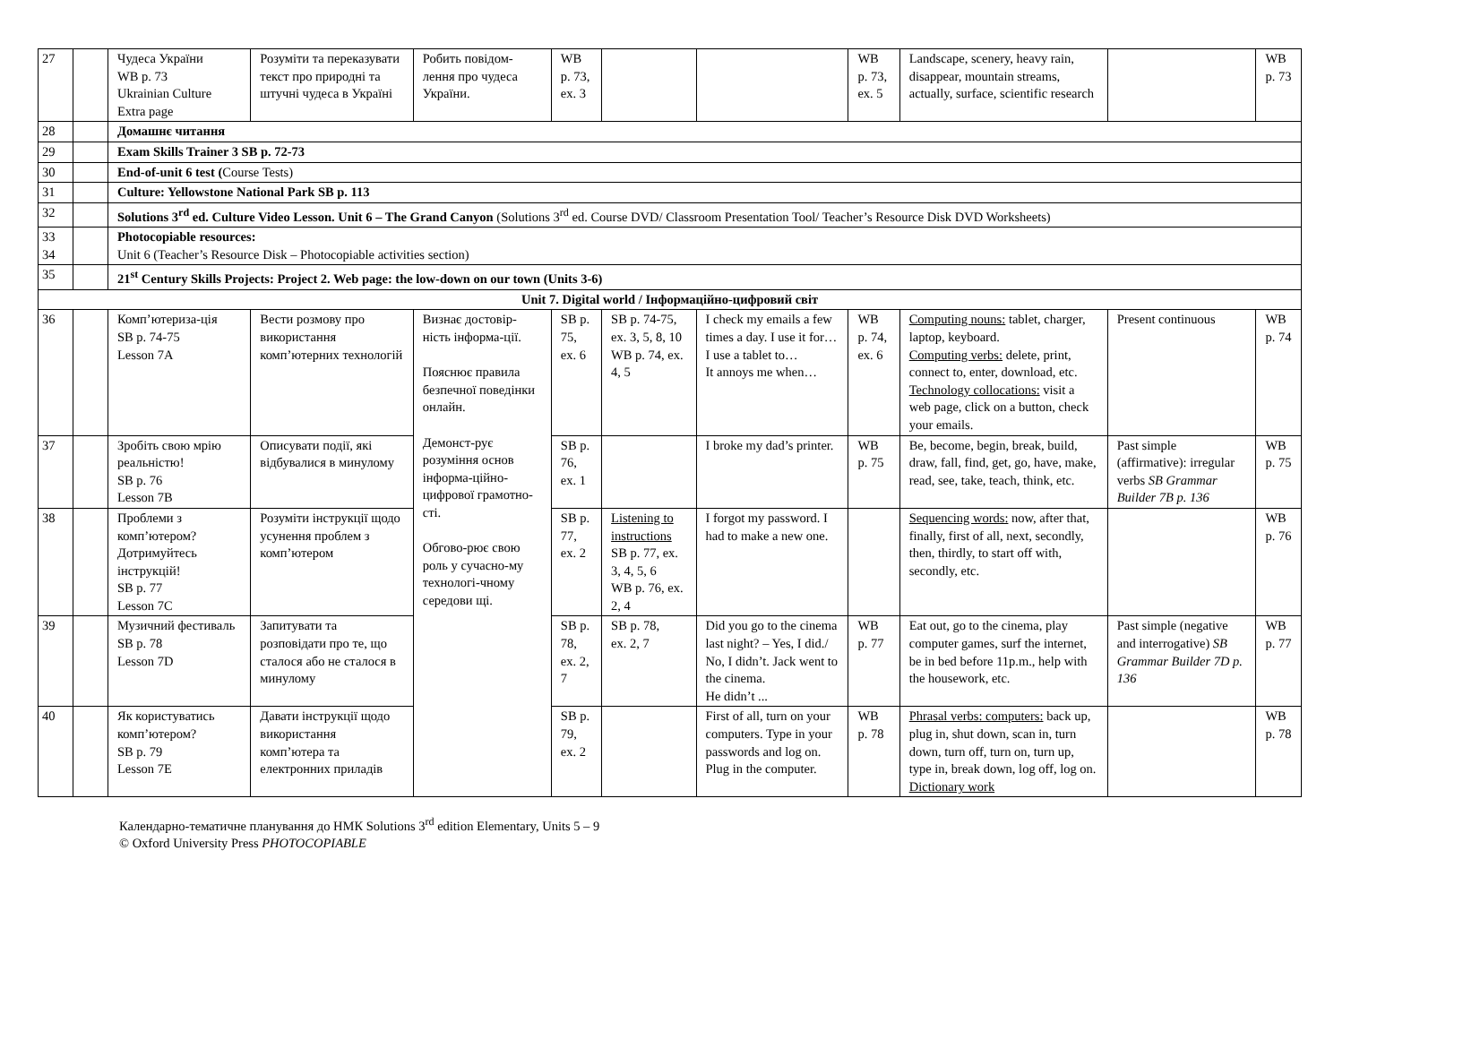| 27 | | Чудеса України WB p. 73 Ukrainian Culture Extra page | Розуміти та переказувати текст про природні та штучні чудеса в Україні | Робить повідом-лення про чудеса України. | WB p. 73, ex. 3 | | | WB p. 73, ex. 5 | Landscape, scenery, heavy rain, disappear, mountain streams, actually, surface, scientific research | | WB p. 73 |
| 28 | | Домашнє читання | | | | | | | | | |
| 29 | | Exam Skills Trainer 3 SB p. 72-73 | | | | | | | | | |
| 30 | | End-of-unit 6 test ( Course Tests) | | | | | | | | | |
| 31 | | Culture: Yellowstone National Park SB p. 113 | | | | | | | | | |
| 32 | | Solutions 3<sup>rd</sup> ed. Culture Video Lesson. Unit 6 – The Grand Canyon (Solutions 3<sup>rd</sup> ed. Course DVD/ Classroom Presentation Tool/ Teacher’s Resource Disk DVD Worksheets) | | | | | | | | | |
| 33 34 | | Photocopiable resources: Unit 6 (Teacher’s Resource Disk – Photocopiable activities section) | | | | | | | | | |
| 35 | | 21<sup>st</sup> Century Skills Projects: Project 2. Web page: the low-down on our town (Units 3-6) | | | | | | | | | |
| Unit 7. Digital world / Інформаційно-цифровий світ | | | | | | | | | | | |
| 36 | | Комп’ютериза-ція SB p. 74-75 Lesson 7A | Вести розмову про використання комп’ютерних технологій | Визнає достовір-ність інформа-ції. Пояснює правила безпечної поведінки онлайн. Демонст-рує розуміння основ інформа-ційно-цифрової грамотно-сті. Обгово-рює свою роль у сучасно-му технологі-чному середови щі. | SB p. 75, ex. 6 | SB p. 74-75, ex. 3, 5, 8, 10 WB p. 74, ex. 4, 5 | I check my emails a few times a day. I use it for… I use a tablet to… It annoys me when… | WB p. 74, ex. 6 | Computing nouns: tablet, charger, laptop, keyboard. Computing verbs: delete, print, connect to, enter, download, etc. Technology collocations: visit a web page, click on a button, check your emails. | Present continuous | WB p. 74 |
| 37 | | Зробіть свою мрію реальністю! SB p. 76 Lesson 7B | Описувати події, які відбувалися в минулому | | SB p. 76, ex. 1 | | I broke my dad’s printer. | WB p. 75 | Be, become, begin, break, build, draw, fall, find, get, go, have, make, read, see, take, teach, think, etc. | Past simple (affirmative): irregular verbs SB Grammar Builder 7B p. 136 | WB p. 75 |
| 38 | | Проблеми з комп’ютером? Дотримуйтесь інструкцій! SB p. 77 Lesson 7C | Розуміти інструкції щодо усунення проблем з комп’ютером | | SB p. 77, ex. 2 | Listening to instructions SB p. 77, ex. 3, 4, 5, 6 WB p. 76, ex. 2, 4 | I forgot my password. I had to make a new one. | | Sequencing words: now, after that, finally, first of all, next, secondly, then, thirdly, to start off with, secondly, etc. | | WB p. 76 |
| 39 | | Музичний фестиваль SB p. 78 Lesson 7D | Запитувати та розповідати про те, що сталося або не сталося в минулому | | SB p. 78, ex. 2, 7 | SB p. 78, ex. 2, 7 | Did you go to the cinema last night? – Yes, I did./ No, I didn’t. Jack went to the cinema. He didn’t ... | WB p. 77 | Eat out, go to the cinema, play computer games, surf the internet, be in bed before 11p.m., help with the housework, etc. | Past simple (negative and interrogative) SB Grammar Builder 7D p. 136 | WB p. 77 |
| 40 | | Як користуватись комп’ютером? SB p. 79 Lesson 7E | Давати інструкції щодо використання комп’ютера та електронних приладів | | SB p. 79, ex. 2 | | First of all, turn on your computers. Type in your passwords and log on. Plug in the computer. | WB p. 78 | Phrasal verbs: computers: back up, plug in, shut down, scan in, turn down, turn off, turn on, turn up, type in, break down, log off, log on. Dictionary work | | WB p. 78 |
Календарно-тематичне планування до НМК Solutions 3<sup>rd</sup> edition Elementary, Units 5 – 9
© Oxford University Press PHOTOCOPIABLE